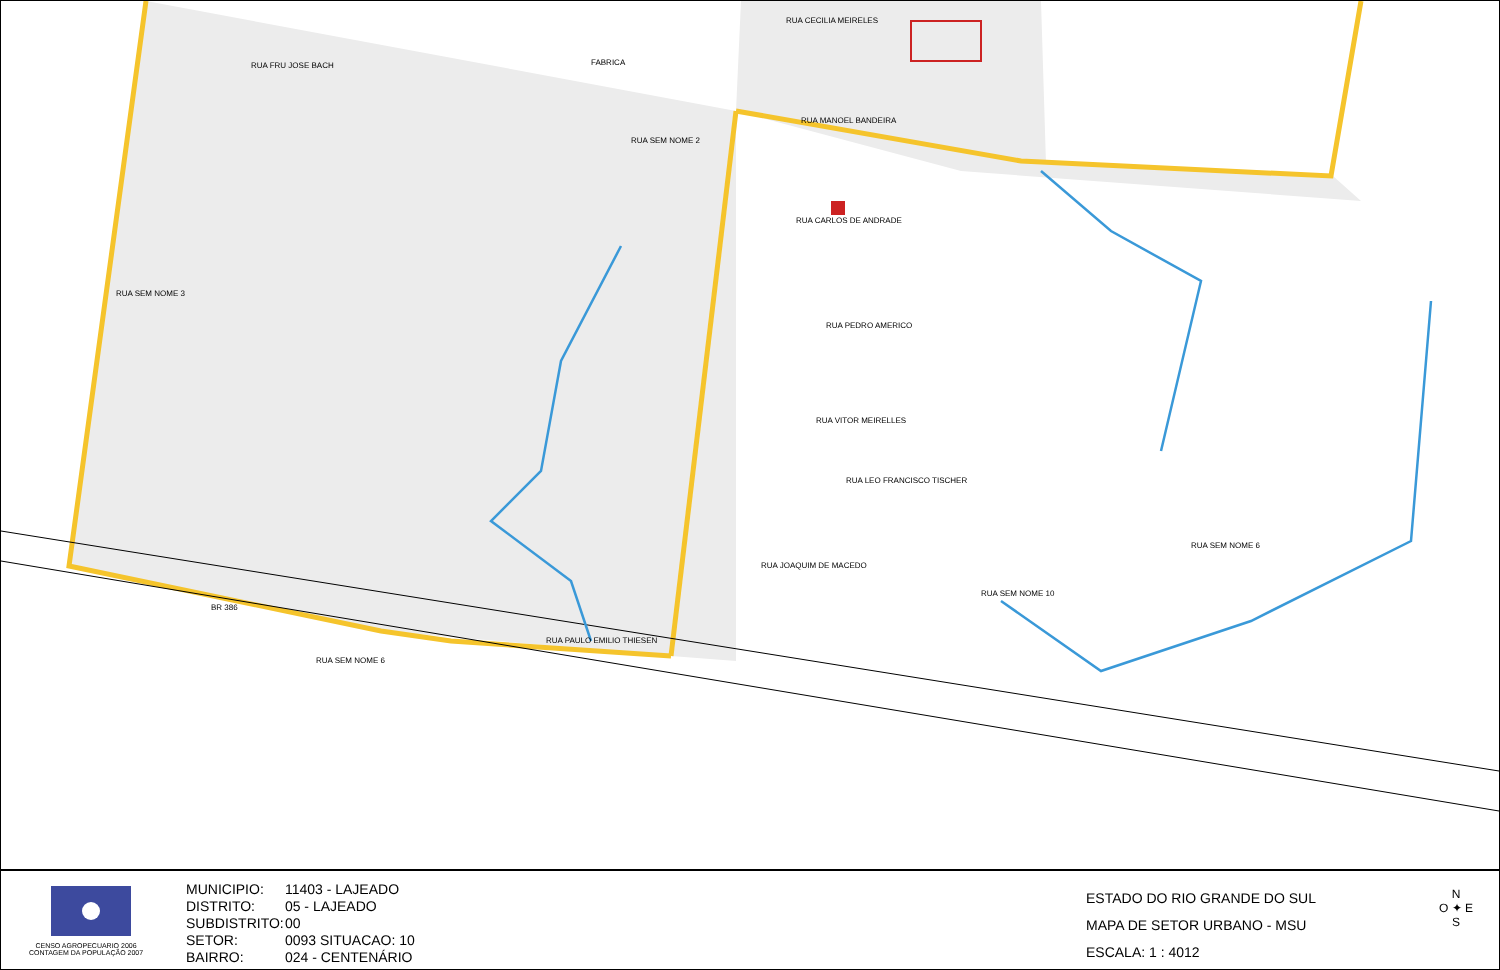RUA FRU JOSE BACH
RUA CECILIA MEIRELES
RUA MANOEL BANDEIRA
RUA CARLOS DE ANDRADE
RUA PEDRO AMERICO
RUA VITOR MEIRELLES
RUA LEO FRANCISCO TISCHER
RUA JOAQUIM DE MACEDO
RUA SEM NOME 3
RUA SEM NOME 2
BR 386
RUA PAULO EMILIO THIESEN
RUA SEM NOME 6
RUA SEM NOME 6
RUA SEM NOME 10
FABRICA
CENSO AGROPECUARIO 2006
CONTAGEM DA POPULAÇÃO 2007
MUNICIPIO: 11403 - LAJEADO
DISTRITO: 05 - LAJEADO
SUBDISTRITO: 00
SETOR: 0093 SITUACAO: 10
BAIRRO: 024 - CENTENÁRIO
ESTADO DO RIO GRANDE DO SUL
MAPA DE SETOR URBANO - MSU
ESCALA: 1 : 4012
N
O ✦ E
S